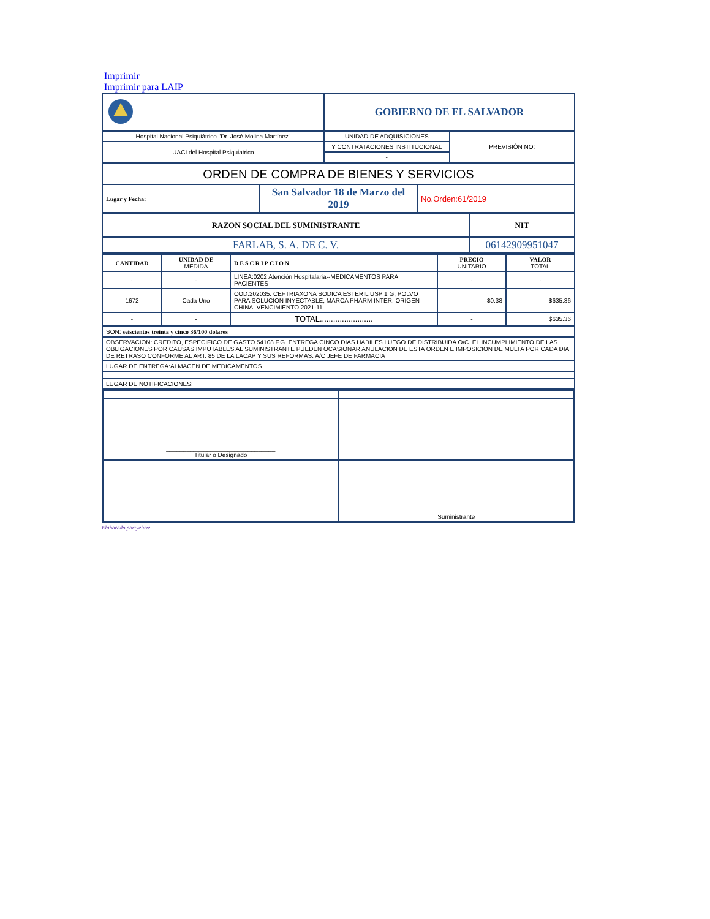Imprimir
Imprimir para LAIP
| | GOBIERNO DE EL SALVADOR | |
| Hospital Nacional Psiquiátrico "Dr. José Molina Martínez" | UNIDAD DE ADQUISICIONES | PREVISIÓN NO: |
| UACI del Hospital Psiquiatrico | Y CONTRATACIONES INSTITUCIONAL | |
| | - | |
| ORDEN DE COMPRA DE BIENES Y SERVICIOS | | |
| Lugar y Fecha: | San Salvador 18 de Marzo del 2019 | No.Orden:61/2019 |
| RAZON SOCIAL DEL SUMINISTRANTE | NIT |
| FARLAB, S. A. DE C. V. | 06142909951047 |
| CANTIDAD | UNIDAD DE MEDIDA | DESCRIPCION | PRECIO UNITARIO | VALOR TOTAL |
| --- | --- | --- | --- | --- |
| - | - | LINEA:0202 Atención Hospitalaria--MEDICAMENTOS PARA PACIENTES | - | - |
| 1672 | Cada Uno | COD.202035. CEFTRIAXONA SODICA ESTERIL USP 1 G, POLVO PARA SOLUCION INYECTABLE, MARCA PHARM INTER, ORIGEN CHINA, VENCIMIENTO 2021-11 | $0.38 | $635.36 |
| - | - | TOTAL........................ | - | $635.36 |
| SON: seiscientos treinta y cinco 36/100 dolares |
| OBSERVACION: CREDITO, ESPECÍFICO DE GASTO 54108 F.G. ENTREGA CINCO DIAS HABILES LUEGO DE DISTRIBUIDA O/C. EL INCUMPLIMIENTO DE LAS OBLIGACIONES POR CAUSAS IMPUTABLES AL SUMINISTRANTE PUEDEN OCASIONAR ANULACION DE ESTA ORDEN E IMPOSICION DE MULTA POR CADA DIA DE RETRASO CONFORME AL ART. 85 DE LA LACAP Y SUS REFORMAS. A/C JEFE DE FARMACIA |
| LUGAR DE ENTREGA:ALMACEN DE MEDICAMENTOS |
| LUGAR DE NOTIFICACIONES: |
| ________________________________ Titular o Designado | ________________________________ |
| ________________________________ | ________________________________ Suministrante |
Elaborado por:yelitze